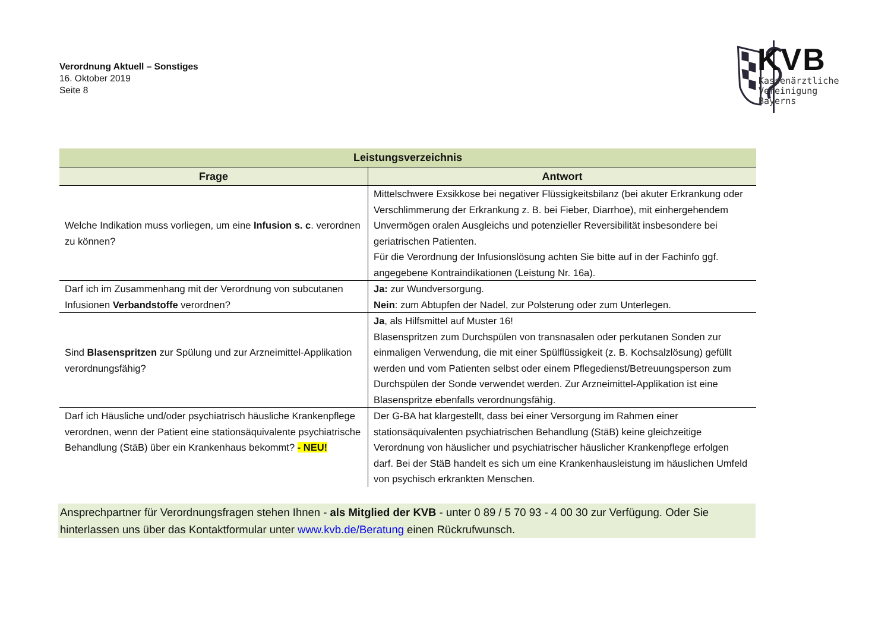Verordnung Aktuell – Sonstiges
16. Oktober 2019
Seite 8
KVB
Kassenärztliche
Vereinigung
Bayerns
| Leistungsverzeichnis | |
| --- | --- |
| Frage | Antwort |
| Welche Indikation muss vorliegen, um eine Infusion s. c . verordnen zu können? | Mittelschwere Exsikkose bei negativer Flüssigkeitsbilanz (bei akuter Erkrankung oder Verschlimmerung der Erkrankung z. B. bei Fieber, Diarrhoe), mit einhergehendem Unvermögen oralen Ausgleichs und potenzieller Reversibilität insbesondere bei geriatrischen Patienten. Für die Verordnung der Infusionslösung achten Sie bitte auf in der Fachinfo ggf. angegebene Kontraindikationen (Leistung Nr. 16a). |
| Darf ich im Zusammenhang mit der Verordnung von subcutanen Infusionen Verbandstoffe verordnen? | Ja: zur Wundversorgung. Nein : zum Abtupfen der Nadel, zur Polsterung oder zum Unterlegen. |
| Sind Blasenspritzen zur Spülung und zur Arzneimittel-Applikation verordnungsfähig? | Ja , als Hilfsmittel auf Muster 16! Blasenspritzen zum Durchspülen von transnasalen oder perkutanen Sonden zur einmaligen Verwendung, die mit einer Spülflüssigkeit (z. B. Kochsalzlösung) gefüllt werden und vom Patienten selbst oder einem Pflegedienst/Betreuungsperson zum Durchspülen der Sonde verwendet werden. Zur Arzneimittel-Applikation ist eine Blasenspritze ebenfalls verordnungsfähig. |
| Darf ich Häusliche und/oder psychiatrisch häusliche Krankenpflege verordnen, wenn der Patient eine stationsäquivalente psychiatrische Behandlung (StäB) über ein Krankenhaus bekommt? - NEU! | Der G-BA hat klargestellt, dass bei einer Versorgung im Rahmen einer stationsäquivalenten psychiatrischen Behandlung (StäB) keine gleichzeitige Verordnung von häuslicher und psychiatrischer häuslicher Krankenpflege erfolgen darf. Bei der StäB handelt es sich um eine Krankenhausleistung im häuslichen Umfeld von psychisch erkrankten Menschen. |
Ansprechpartner für Verordnungsfragen stehen Ihnen - als Mitglied der KVB - unter 0 89 / 5 70 93 - 4 00 30 zur Verfügung. Oder Sie hinterlassen uns über das Kontaktformular unter www.kvb.de/Beratung einen Rückrufwunsch.